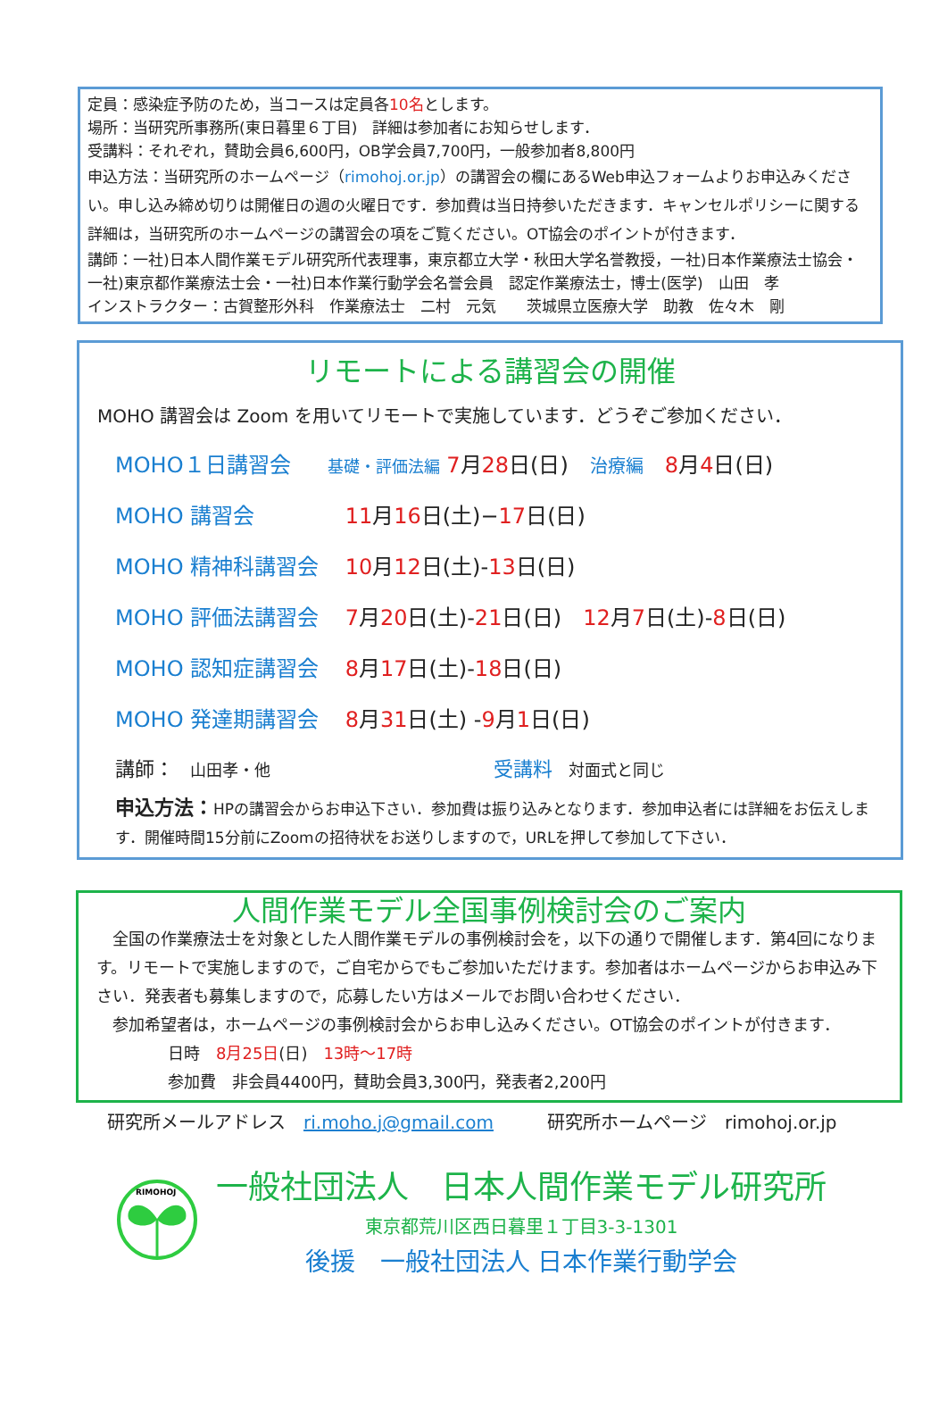定員：感染症予防のため，当コースは定員各10名とします。
場所：当研究所事務所(東日暮里６丁目)　詳細は参加者にお知らせします．
受講料：それぞれ，賛助会員6,600円，OB学会員7,700円，一般参加者8,800円
申込方法：当研究所のホームページ（rimohoj.or.jp）の講習会の欄にあるWeb申込フォームよりお申込みください。申し込み締め切りは開催日の週の火曜日です．参加費は当日持参いただきます．キャンセルポリシーに関する詳細は，当研究所のホームページの講習会の項をご覧ください。OT協会のポイントが付きます．
講師：一社)日本人間作業モデル研究所代表理事，東京都立大学・秋田大学名誉教授，一社)日本作業療法士協会・一社)東京都作業療法士会・一社)日本作業行動学会名誉会員　認定作業療法士，博士(医学)　山田　孝
インストラクター：古賀整形外科　作業療法士　二村　元気　　茨城県立医療大学　助教　佐々木　剛
リモートによる講習会の開催
MOHO 講習会は Zoom を用いてリモートで実施しています．どうぞご参加ください．
MOHO１日講習会 基礎・評価法編 7月28日(日)　治療編　8月4日(日)
MOHO 講習会 11月16日(土)−17日(日)
MOHO 精神科講習会 10月12日(土)-13日(日)
MOHO 評価法講習会 7月20日(土)-21日(日)　12月7日(土)-8日(日)
MOHO 認知症講習会 8月17日(土)-18日(日)
MOHO 発達期講習会 8月31日(土) -9月1日(日)
講師：　山田孝・他 受講料　対面式と同じ
申込方法：HPの講習会からお申込下さい．参加費は振り込みとなります．参加申込者には詳細をお伝えします．開催時間15分前にZoomの招待状をお送りしますので，URLを押して参加して下さい．
人間作業モデル全国事例検討会のご案内
　全国の作業療法士を対象とした人間作業モデルの事例検討会を，以下の通りで開催します．第4回になります。リモートで実施しますので，ご自宅からでもご参加いただけます。参加者はホームページからお申込み下さい．発表者も募集しますので，応募したい方はメールでお問い合わせください．
　参加希望者は，ホームページの事例検討会からお申し込みください。OT協会のポイントが付きます．
日時　8月25日(日)　13時〜17時
参加費　非会員4400円，賛助会員3,300円，発表者2,200円
研究所メールアドレス　ri.moho.j@gmail.com　　　研究所ホームページ　rimohoj.or.jp
RIMOHOJ
一般社団法人　日本人間作業モデル研究所
東京都荒川区西日暮里１丁目3-3-1301
後援　一般社団法人 日本作業行動学会